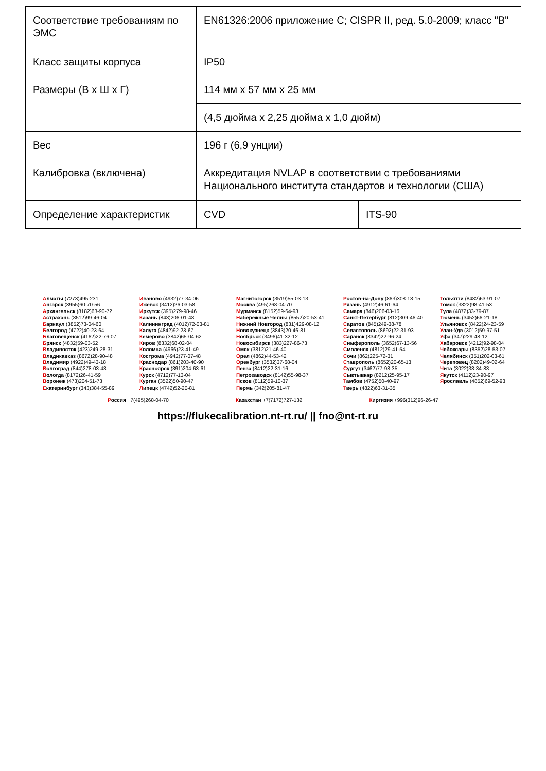| Соответствие требованиям по ЭМС | EN61326:2006 приложение C; CISPR II, ред. 5.0-2009; класс "B" | |
| Класс защиты корпуса | IP50 | |
| Размеры (В x Ш x Г) | 114 мм x 57 мм x 25 мм | |
| | (4,5 дюйма x 2,25 дюйма x 1,0 дюйм) | |
| Вес | 196 г (6,9 унции) | |
| Калибровка (включена) | Аккредитация NVLAP в соответствии с требованиями Национального института стандартов и технологии (США) | |
| Определение характеристик | CVD | ITS-90 |
Алматы (7273)495-231
Ангарск (3955)60-70-56
Архангельск (8182)63-90-72
Астрахань (8512)99-46-04
Барнаул (3852)73-04-60
Белгород (4722)40-23-64
Благовещенск (4162)22-76-07
Брянск (4832)59-03-52
Владивосток (423)249-28-31
Владикавказ (8672)28-90-48
Владимир (4922)49-43-18
Волгоград (844)278-03-48
Вологда (8172)26-41-59
Воронеж (473)204-51-73
Екатеринбург (343)384-55-89
Иваново (4932)77-34-06
Ижевск (3412)26-03-58
Иркутск (395)279-98-46
Казань (843)206-01-48
Калининград (4012)72-03-81
Калуга (4842)92-23-67
Кемерово (3842)65-04-62
Киров (8332)68-02-04
Коломна (4966)23-41-49
Кострома (4942)77-07-48
Краснодар (861)203-40-90
Красноярск (391)204-63-61
Курск (4712)77-13-04
Курган (3522)50-90-47
Липецк (4742)52-20-81
Магнитогорск (3519)55-03-13
Москва (495)268-04-70
Мурманск (8152)59-64-93
Набережные Челны (8552)20-53-41
Нижний Новгород (831)429-08-12
Новокузнецк (3843)20-46-81
Ноябрьск (3496)41-32-12
Новосибирск (383)227-86-73
Омск (3812)21-46-40
Орел (4862)44-53-42
Оренбург (3532)37-68-04
Пенза (8412)22-31-16
Петрозаводск (8142)55-98-37
Псков (8112)59-10-37
Пермь (342)205-81-47
Ростов-на-Дону (863)308-18-15
Рязань (4912)46-61-64
Самара (846)206-03-16
Санкт-Петербург (812)309-46-40
Саратов (845)249-38-78
Севастополь (8692)22-31-93
Саранск (8342)22-96-24
Симферополь (3652)67-13-56
Смоленск (4812)29-41-54
Сочи (862)225-72-31
Ставрополь (8652)20-65-13
Сургут (3462)77-98-35
Сыктывкар (8212)25-95-17
Тамбов (4752)50-40-97
Тверь (4822)63-31-35
Тольятти (8482)63-91-07
Томск (3822)98-41-53
Тула (4872)33-79-87
Тюмень (3452)66-21-18
Ульяновск (8422)24-23-59
Улан-Удэ (3012)59-97-51
Уфа (347)229-48-12
Хабаровск (4212)92-98-04
Чебоксары (8352)28-53-07
Челябинск (351)202-03-61
Череповец (8202)49-02-64
Чита (3022)38-34-83
Якутск (4112)23-90-97
Ярославль (4852)69-52-93
Россия +7(495)268-04-70 Казахстан +7(7172)727-132 Киргизия +996(312)96-26-47
https://flukecalibration.nt-rt.ru/ || fno@nt-rt.ru